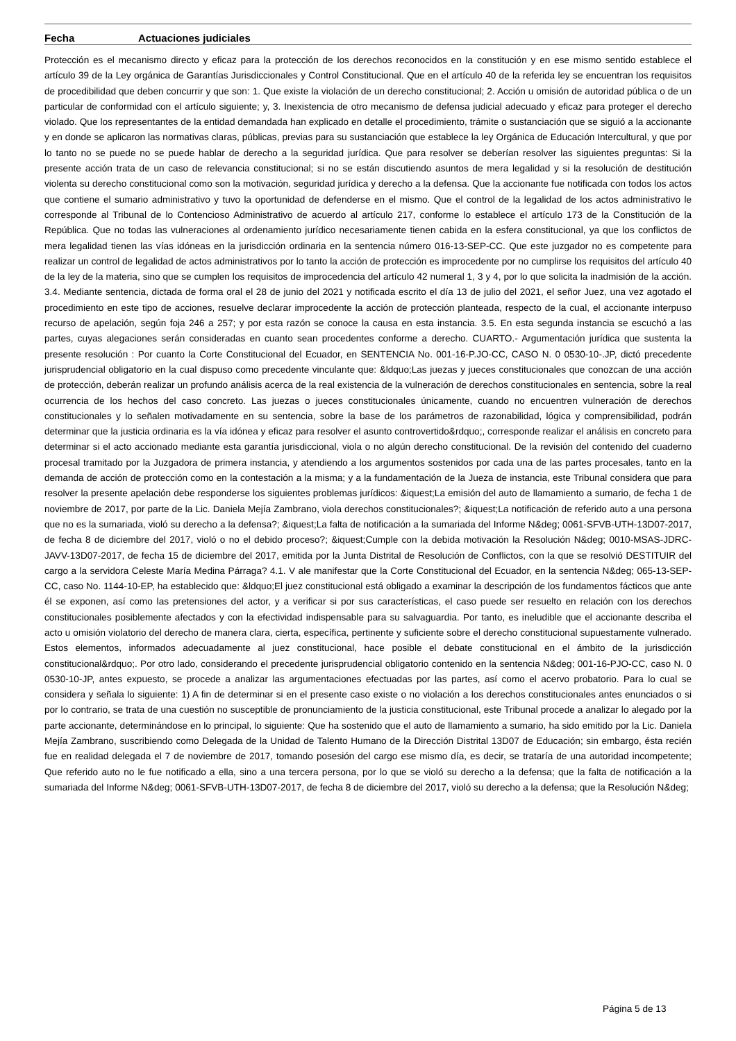Fecha Actuaciones judiciales
Protección es el mecanismo directo y eficaz para la protección de los derechos reconocidos en la constitución y en ese mismo sentido establece el artículo 39 de la Ley orgánica de Garantías Jurisdiccionales y Control Constitucional. Que en el artículo 40 de la referida ley se encuentran los requisitos de procedibilidad que deben concurrir y que son: 1. Que existe la violación de un derecho constitucional; 2. Acción u omisión de autoridad pública o de un particular de conformidad con el artículo siguiente; y, 3. Inexistencia de otro mecanismo de defensa judicial adecuado y eficaz para proteger el derecho violado. Que los representantes de la entidad demandada han explicado en detalle el procedimiento, trámite o sustanciación que se siguió a la accionante y en donde se aplicaron las normativas claras, públicas, previas para su sustanciación que establece la ley Orgánica de Educación Intercultural, y que por lo tanto no se puede no se puede hablar de derecho a la seguridad jurídica. Que para resolver se deberían resolver las siguientes preguntas: Si la presente acción trata de un caso de relevancia constitucional; si no se están discutiendo asuntos de mera legalidad y si la resolución de destitución violenta su derecho constitucional como son la motivación, seguridad jurídica y derecho a la defensa. Que la accionante fue notificada con todos los actos que contiene el sumario administrativo y tuvo la oportunidad de defenderse en el mismo. Que el control de la legalidad de los actos administrativo le corresponde al Tribunal de lo Contencioso Administrativo de acuerdo al artículo 217, conforme lo establece el artículo 173 de la Constitución de la República. Que no todas las vulneraciones al ordenamiento jurídico necesariamente tienen cabida en la esfera constitucional, ya que los conflictos de mera legalidad tienen las vías idóneas en la jurisdicción ordinaria en la sentencia número 016-13-SEP-CC. Que este juzgador no es competente para realizar un control de legalidad de actos administrativos por lo tanto la acción de protección es improcedente por no cumplirse los requisitos del artículo 40 de la ley de la materia, sino que se cumplen los requisitos de improcedencia del artículo 42 numeral 1, 3 y 4, por lo que solicita la inadmisión de la acción. 3.4. Mediante sentencia, dictada de forma oral el 28 de junio del 2021 y notificada escrito el día 13 de julio del 2021, el señor Juez, una vez agotado el procedimiento en este tipo de acciones, resuelve declarar improcedente la acción de protección planteada, respecto de la cual, el accionante interpuso recurso de apelación, según foja 246 a 257; y por esta razón se conoce la causa en esta instancia. 3.5. En esta segunda instancia se escuchó a las partes, cuyas alegaciones serán consideradas en cuanto sean procedentes conforme a derecho. CUARTO.- Argumentación jurídica que sustenta la presente resolución : Por cuanto la Corte Constitucional del Ecuador, en SENTENCIA No. 001-16-P.JO-CC, CASO N. 0 0530-10-.JP, dictó precedente jurisprudencial obligatorio en la cual dispuso como precedente vinculante que: &ldquo;Las juezas y jueces constitucionales que conozcan de una acción de protección, deberán realizar un profundo análisis acerca de la real existencia de la vulneración de derechos constitucionales en sentencia, sobre la real ocurrencia de los hechos del caso concreto. Las juezas o jueces constitucionales únicamente, cuando no encuentren vulneración de derechos constitucionales y lo señalen motivadamente en su sentencia, sobre la base de los parámetros de razonabilidad, lógica y comprensibilidad, podrán determinar que la justicia ordinaria es la vía idónea y eficaz para resolver el asunto controvertido&rdquo;, corresponde realizar el análisis en concreto para determinar si el acto accionado mediante esta garantía jurisdiccional, viola o no algún derecho constitucional. De la revisión del contenido del cuaderno procesal tramitado por la Juzgadora de primera instancia, y atendiendo a los argumentos sostenidos por cada una de las partes procesales, tanto en la demanda de acción de protección como en la contestación a la misma; y a la fundamentación de la Jueza de instancia, este Tribunal considera que para resolver la presente apelación debe responderse los siguientes problemas jurídicos: &iquest;La emisión del auto de llamamiento a sumario, de fecha 1 de noviembre de 2017, por parte de la Lic. Daniela Mejía Zambrano, viola derechos constitucionales?; &iquest;La notificación de referido auto a una persona que no es la sumariada, violó su derecho a la defensa?; &iquest;La falta de notificación a la sumariada del Informe N&deg; 0061-SFVB-UTH-13D07-2017, de fecha 8 de diciembre del 2017, violó o no el debido proceso?; &iquest;Cumple con la debida motivación la Resolución N&deg; 0010-MSAS-JDRC-JAVV-13D07-2017, de fecha 15 de diciembre del 2017, emitida por la Junta Distrital de Resolución de Conflictos, con la que se resolvió DESTITUIR del cargo a la servidora Celeste María Medina Párraga? 4.1. V ale manifestar que la Corte Constitucional del Ecuador, en la sentencia N&deg; 065-13-SEP-CC, caso No. 1144-10-EP, ha establecido que: &ldquo;El juez constitucional está obligado a examinar la descripción de los fundamentos fácticos que ante él se exponen, así como las pretensiones del actor, y a verificar si por sus características, el caso puede ser resuelto en relación con los derechos constitucionales posiblemente afectados y con la efectividad indispensable para su salvaguardia. Por tanto, es ineludible que el accionante describa el acto u omisión violatorio del derecho de manera clara, cierta, específica, pertinente y suficiente sobre el derecho constitucional supuestamente vulnerado. Estos elementos, informados adecuadamente al juez constitucional, hace posible el debate constitucional en el ámbito de la jurisdicción constitucional&rdquo;. Por otro lado, considerando el precedente jurisprudencial obligatorio contenido en la sentencia N&deg; 001-16-PJO-CC, caso N. 0 0530-10-JP, antes expuesto, se procede a analizar las argumentaciones efectuadas por las partes, así como el acervo probatorio. Para lo cual se considera y señala lo siguiente: 1) A fin de determinar si en el presente caso existe o no violación a los derechos constitucionales antes enunciados o si por lo contrario, se trata de una cuestión no susceptible de pronunciamiento de la justicia constitucional, este Tribunal procede a analizar lo alegado por la parte accionante, determinándose en lo principal, lo siguiente: Que ha sostenido que el auto de llamamiento a sumario, ha sido emitido por la Lic. Daniela Mejía Zambrano, suscribiendo como Delegada de la Unidad de Talento Humano de la Dirección Distrital 13D07 de Educación; sin embargo, ésta recién fue en realidad delegada el 7 de noviembre de 2017, tomando posesión del cargo ese mismo día, es decir, se trataría de una autoridad incompetente; Que referido auto no le fue notificado a ella, sino a una tercera persona, por lo que se violó su derecho a la defensa; que la falta de notificación a la sumariada del Informe N&deg; 0061-SFVB-UTH-13D07-2017, de fecha 8 de diciembre del 2017, violó su derecho a la defensa; que la Resolución N&deg;
Página 5 de 13